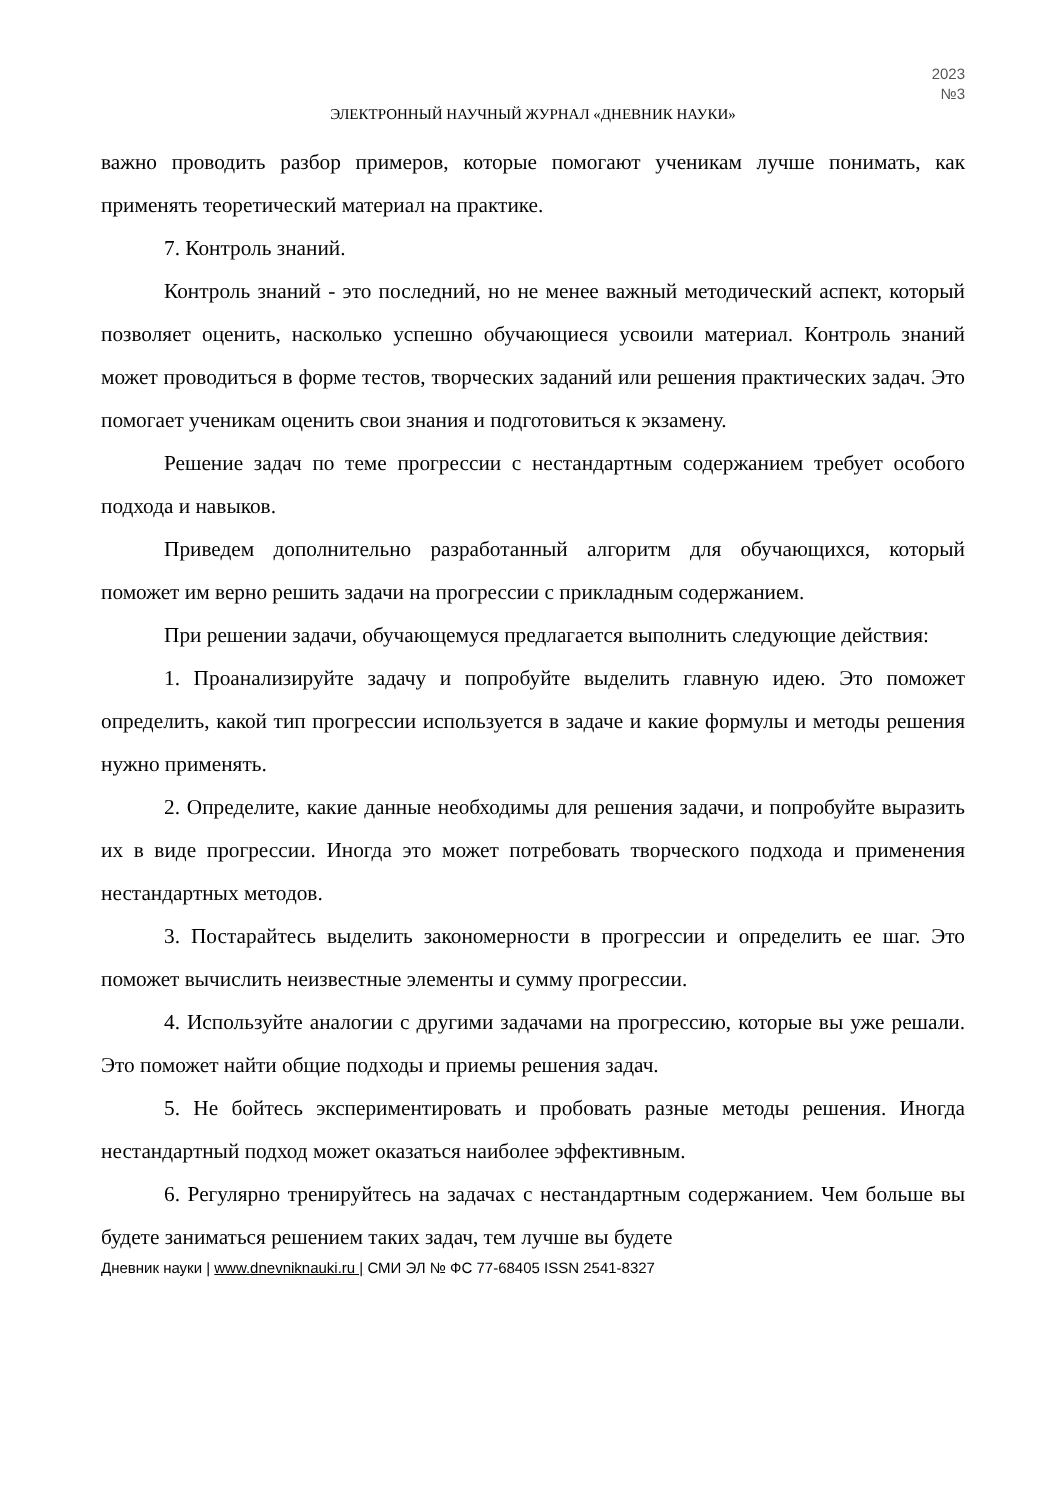2023
№3
ЭЛЕКТРОННЫЙ НАУЧНЫЙ ЖУРНАЛ «ДНЕВНИК НАУКИ»
важно проводить разбор примеров, которые помогают ученикам лучше понимать, как применять теоретический материал на практике.
7. Контроль знаний.
Контроль знаний - это последний, но не менее важный методический аспект, который позволяет оценить, насколько успешно обучающиеся усвоили материал. Контроль знаний может проводиться в форме тестов, творческих заданий или решения практических задач. Это помогает ученикам оценить свои знания и подготовиться к экзамену.
Решение задач по теме прогрессии с нестандартным содержанием требует особого подхода и навыков.
Приведем дополнительно разработанный алгоритм для обучающихся, который поможет им верно решить задачи на прогрессии с прикладным содержанием.
При решении задачи, обучающемуся предлагается выполнить следующие действия:
1. Проанализируйте задачу и попробуйте выделить главную идею. Это поможет определить, какой тип прогрессии используется в задаче и какие формулы и методы решения нужно применять.
2. Определите, какие данные необходимы для решения задачи, и попробуйте выразить их в виде прогрессии. Иногда это может потребовать творческого подхода и применения нестандартных методов.
3. Постарайтесь выделить закономерности в прогрессии и определить ее шаг. Это поможет вычислить неизвестные элементы и сумму прогрессии.
4. Используйте аналогии с другими задачами на прогрессию, которые вы уже решали. Это поможет найти общие подходы и приемы решения задач.
5. Не бойтесь экспериментировать и пробовать разные методы решения. Иногда нестандартный подход может оказаться наиболее эффективным.
6. Регулярно тренируйтесь на задачах с нестандартным содержанием. Чем больше вы будете заниматься решением таких задач, тем лучше вы будете
Дневник науки | www.dnevniknauki.ru | СМИ ЭЛ № ФС 77-68405 ISSN 2541-8327